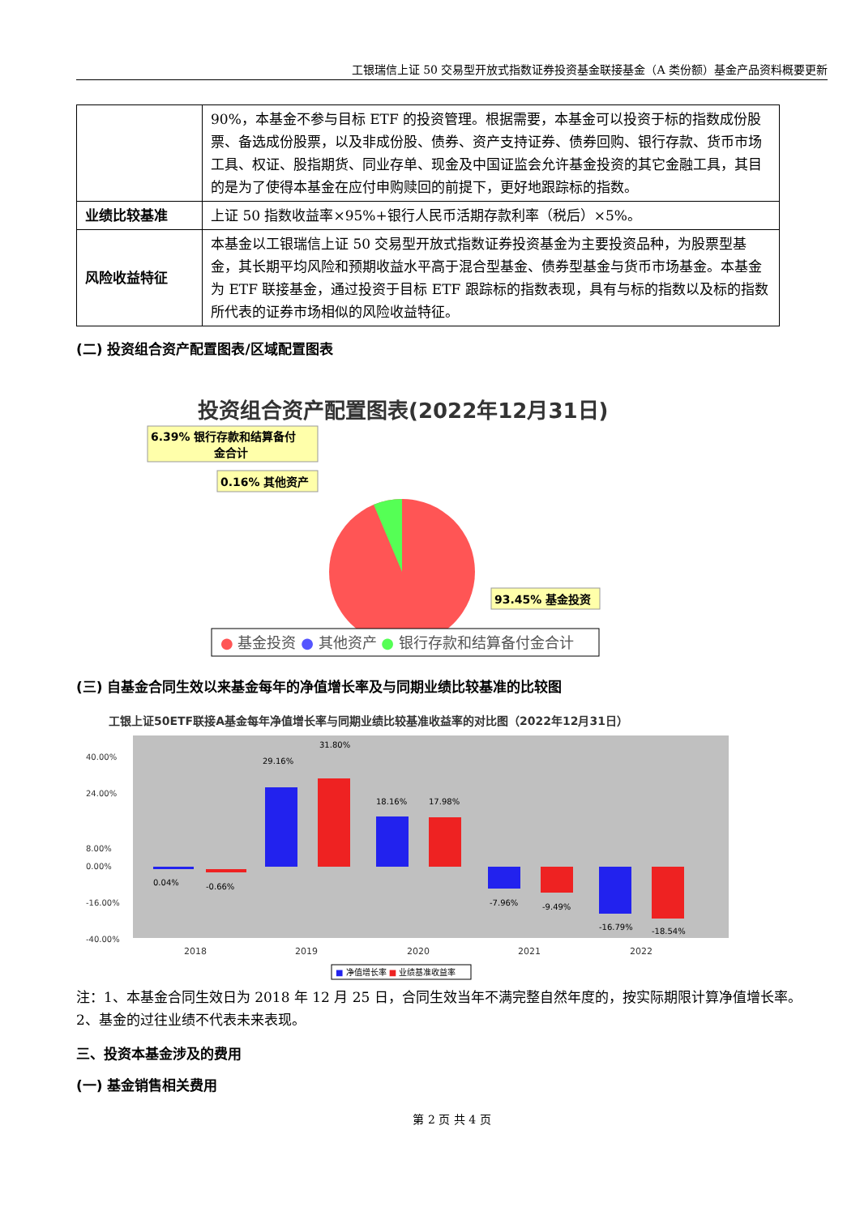工银瑞信上证 50 交易型开放式指数证券投资基金联接基金（A 类份额）基金产品资料概要更新
| | 90%，本基金不参与目标 ETF 的投资管理。根据需要，本基金可以投资于标的指数成份股票、备选成份股票，以及非成份股、债券、资产支持证券、债券回购、银行存款、货币市场工具、权证、股指期货、同业存单、现金及中国证监会允许基金投资的其它金融工具，其目的是为了使得本基金在应付申购赎回的前提下，更好地跟踪标的指数。 |
| 业绩比较基准 | 上证 50 指数收益率×95%+银行人民币活期存款利率（税后）×5%。 |
| 风险收益特征 | 本基金以工银瑞信上证 50 交易型开放式指数证券投资基金为主要投资品种，为股票型基金，其长期平均风险和预期收益水平高于混合型基金、债券型基金与货币市场基金。本基金为 ETF 联接基金，通过投资于目标 ETF 跟踪标的指数表现，具有与标的指数以及标的指数所代表的证券市场相似的风险收益特征。 |
(二) 投资组合资产配置图表/区域配置图表
投资组合资产配置图表(2022年12月31日)
6.39% 银行存款和结算备付
金合计
0.16% 其他资产
93.45% 基金投资
● 基金投资 ● 其他资产 ● 银行存款和结算备付金合计
(三) 自基金合同生效以来基金每年的净值增长率及与同期业绩比较基准的比较图
工银上证50ETF联接A基金每年净值增长率与同期业绩比较基准收益率的对比图（2022年12月31日）
40.00%
24.00%
8.00%
0.00%
-16.00%
-40.00%
29.16%
31.80%
18.16%
17.98%
-7.96%
-9.49%
-16.79%
-18.54%
0.04%
-0.66%
2018
2019
2020
2021
2022
■ 净值增长率 ■ 业绩基准收益率
注：1、本基金合同生效日为 2018 年 12 月 25 日，合同生效当年不满完整自然年度的，按实际期限计算净值增长率。
2、基金的过往业绩不代表未来表现。
三、投资本基金涉及的费用
(一) 基金销售相关费用
第 2 页 共 4 页